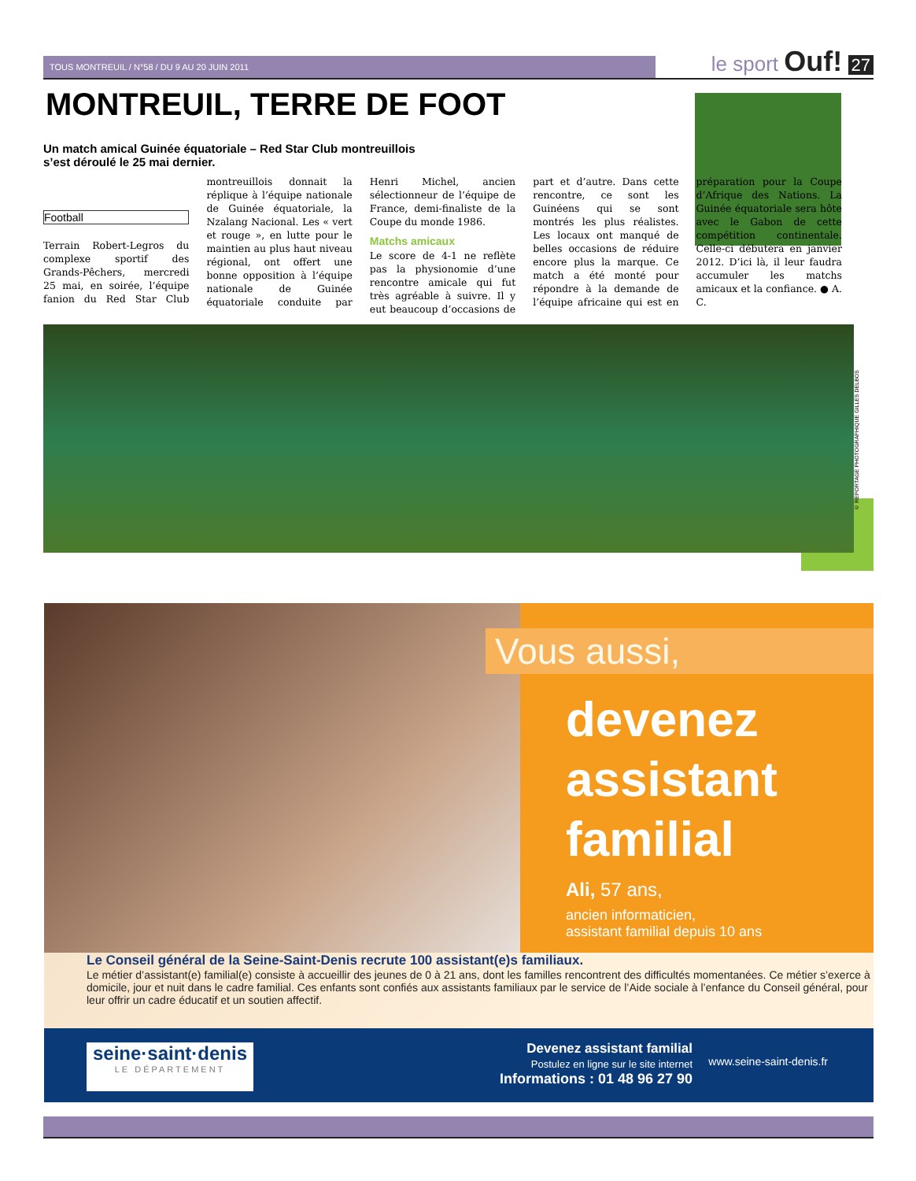TOUS MONTREUIL / N°58 / DU 9 AU 20 JUIN 2011
le sport Ouf! 27
MONTREUIL, TERRE DE FOOT
Un match amical Guinée équatoriale – Red Star Club montreuillois s’est déroulé le 25 mai dernier.
Football
Terrain Robert-Legros du complexe sportif des Grands-Pêchers, mercredi 25 mai, en soirée, l’équipe fanion du Red Star Club montreuillois donnait la réplique à l’équipe nationale de Guinée équatoriale, la Nzalang Nacional. Les « vert et rouge », en lutte pour le maintien au plus haut niveau régional, ont offert une bonne opposition à l’équipe nationale de Guinée équatoriale conduite par Henri Michel, ancien sélectionneur de l’équipe de France, demi-finaliste de la Coupe du monde 1986.
Matchs amicaux
Le score de 4-1 ne reflète pas la physionomie d’une rencontre amicale qui fut très agréable à suivre. Il y eut beaucoup d’occasions de part et d’autre. Dans cette rencontre, ce sont les Guinéens qui se sont montrés les plus réalistes. Les locaux ont manqué de belles occasions de réduire encore plus la marque. Ce match a été monté pour répondre à la demande de l’équipe africaine qui est en préparation pour la Coupe d’Afrique des Nations. La Guinée équatoriale sera hôte avec le Gabon de cette compétition continentale. Celle-ci débutera en janvier 2012. D’ici là, il leur faudra accumuler les matchs amicaux et la confiance. ● A. C.
© REPORTAGE PHOTOGRAPHIQUE GILLES DELBOS
Vous aussi,
devenez
assistant
familial
Ali, 57 ans,
ancien informaticien,
assistant familial depuis 10 ans
Le Conseil général de la Seine-Saint-Denis recrute 100 assistant(e)s familiaux.
Le métier d’assistant(e) familial(e) consiste à accueillir des jeunes de 0 à 21 ans, dont les familles rencontrent des difficultés momentanées. Ce métier s’exerce à domicile, jour et nuit dans le cadre familial. Ces enfants sont confiés aux assistants familiaux par le service de l’Aide sociale à l’enfance du Conseil général, pour leur offrir un cadre éducatif et un soutien affectif.
seine·saint·denis
LE DÉPARTEMENT
Devenez assistant familial
Postulez en ligne sur le site internet
Informations : 01 48 96 27 90
www.seine-saint-denis.fr